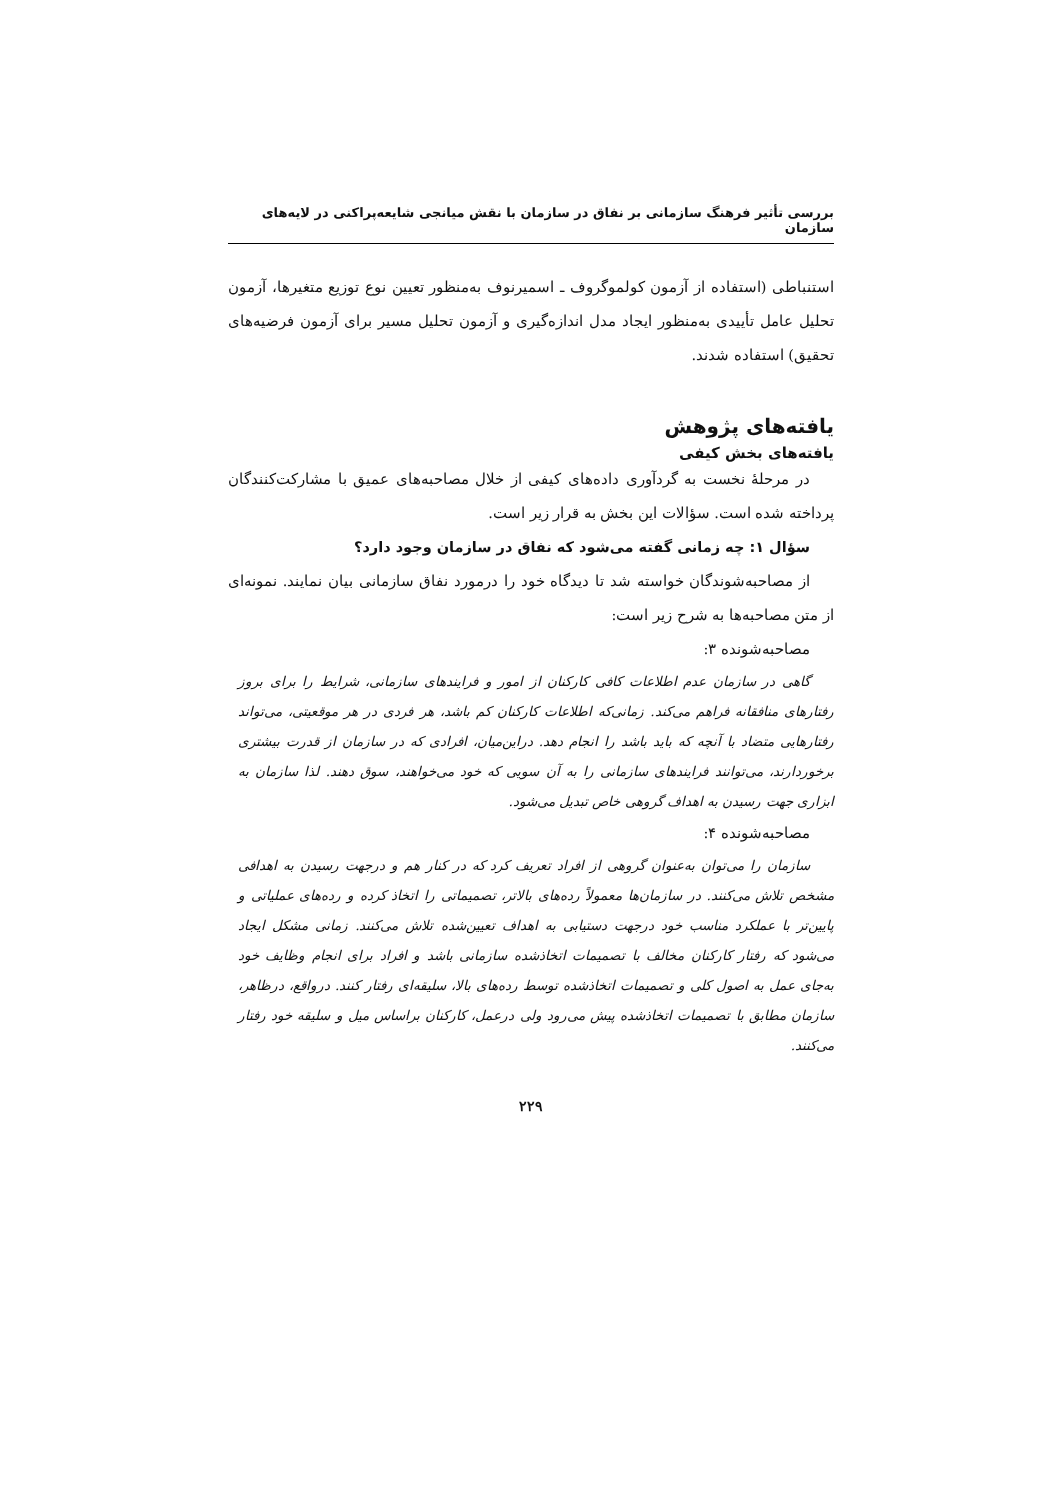بررسی تأثیر فرهنگ سازمانی بر نفاق در سازمان با نقش میانجی شایعه‌پراکنی در لایه‌های سازمان
استنباطی (استفاده از آزمون کولموگروف ـ اسمیرنوف به‌منظور تعیین نوع توزیع متغیرها، آزمون تحلیل عامل تأییدی به‌منظور ایجاد مدل اندازه‌گیری و آزمون تحلیل مسیر برای آزمون فرضیه‌های تحقیق) استفاده شدند.
یافته‌های پژوهش
یافته‌های بخش کیفی
در مرحلهٔ نخست به گردآوری داده‌های کیفی از خلال مصاحبه‌های عمیق با مشارکت‌کنندگان پرداخته شده است. سؤالات این بخش به قرار زیر است.
سؤال ۱: چه زمانی گفته می‌شود که نفاق در سازمان وجود دارد؟
از مصاحبه‌شوندگان خواسته شد تا دیدگاه خود را درمورد نفاق سازمانی بیان نمایند. نمونه‌ای از متن مصاحبه‌ها به شرح زیر است:
مصاحبه‌شونده ۳:
گاهی در سازمان عدم اطلاعات کافی کارکنان از امور و فرایندهای سازمانی، شرایط را برای بروز رفتارهای منافقانه فراهم می‌کند. زمانی‌که اطلاعات کارکنان کم باشد، هر فردی در هر موقعیتی، می‌تواند رفتارهایی متضاد با آنچه که باید باشد را انجام دهد. دراین‌میان، افرادی که در سازمان از قدرت بیشتری برخوردارند، می‌توانند فرایندهای سازمانی را به آن سویی که خود می‌خواهند، سوق دهند. لذا سازمان به ابزاری جهت رسیدن به اهداف گروهی خاص تبدیل می‌شود.
مصاحبه‌شونده ۴:
سازمان را می‌توان به‌عنوان گروهی از افراد تعریف کرد که در کنار هم و درجهت رسیدن به اهدافی مشخص تلاش می‌کنند. در سازمان‌ها معمولاً رده‌های بالاتر، تصمیماتی را اتخاذ کرده و رده‌های عملیاتی و پایین‌تر با عملکرد مناسب خود درجهت دستیابی به اهداف تعیین‌شده تلاش می‌کنند. زمانی مشکل ایجاد می‌شود که رفتار کارکنان مخالف با تصمیمات اتخاذشده سازمانی باشد و افراد برای انجام وظایف خود به‌جای عمل به اصول کلی و تصمیمات اتخاذشده توسط رده‌های بالا، سلیقه‌ای رفتار کنند. درواقع، درظاهر، سازمان مطابق با تصمیمات اتخاذشده پیش می‌رود ولی درعمل، کارکنان براساس میل و سلیقه خود رفتار می‌کنند.
۲۲۹